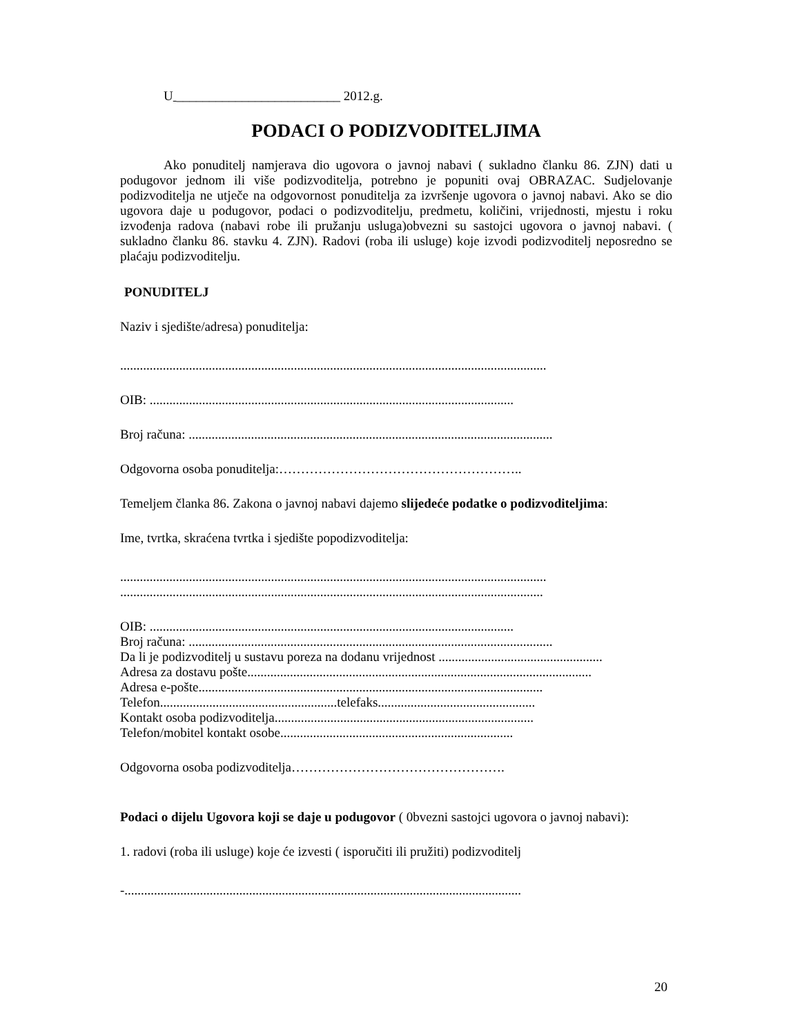U _________________________ 2012.g.
PODACI O PODIZVODITELJIMA
Ako ponuditelj namjerava dio ugovora o javnoj nabavi ( sukladno članku 86. ZJN) dati u podugovor jednom ili više podizvoditelja, potrebno je popuniti ovaj OBRAZAC. Sudjelovanje podizvoditelja ne utječe na odgovornost ponuditelja za izvršenje ugovora o javnoj nabavi. Ako se dio ugovora daje u podugovor, podaci o podizvoditelju, predmetu, količini, vrijednosti, mjestu i roku izvođenja radova (nabavi robe ili pružanju usluga)obvezni su sastojci ugovora o javnoj nabavi. ( sukladno članku 86. stavku 4. ZJN). Radovi (roba ili usluge) koje izvodi podizvoditelj neposredno se plaćaju podizvoditelju.
PONUDITELJ
Naziv i sjedište/adresa) ponuditelja:
..................................................................................................................................
OIB: ...............................................................................................................
Broj računa: ...............................................................................................................
Odgovorna osoba ponuditelja:………………………………………………..
Temeljem članka 86. Zakona o javnoj nabavi dajemo slijedeće podatke o podizvoditeljima:
Ime, tvrtka, skraćena tvrtka i sjedište popodizvoditelja:
..................................................................................................................................
.................................................................................................................................
OIB: ...............................................................................................................
Broj računa: ...............................................................................................................
Da li je podizvoditelj u sustavu poreza na dodanu vrijednost ..................................................
Adresa za dostavu pošte.........................................................................................................
Adresa e-pošte.........................................................................................................
Telefon......................................................telefaks................................................
Kontakt osoba podizvoditelja...............................................................................
Telefon/mobitel kontakt osobe.......................................................................
Odgovorna osoba podizvoditelja………………………………………….
Podaci o dijelu Ugovora koji se daje u podugovor ( 0bvezni sastojci ugovora o javnoj nabavi):
1. radovi (roba ili usluge) koje će izvesti ( isporučiti ili pružiti) podizvoditelj
-.........................................................................................................................
20